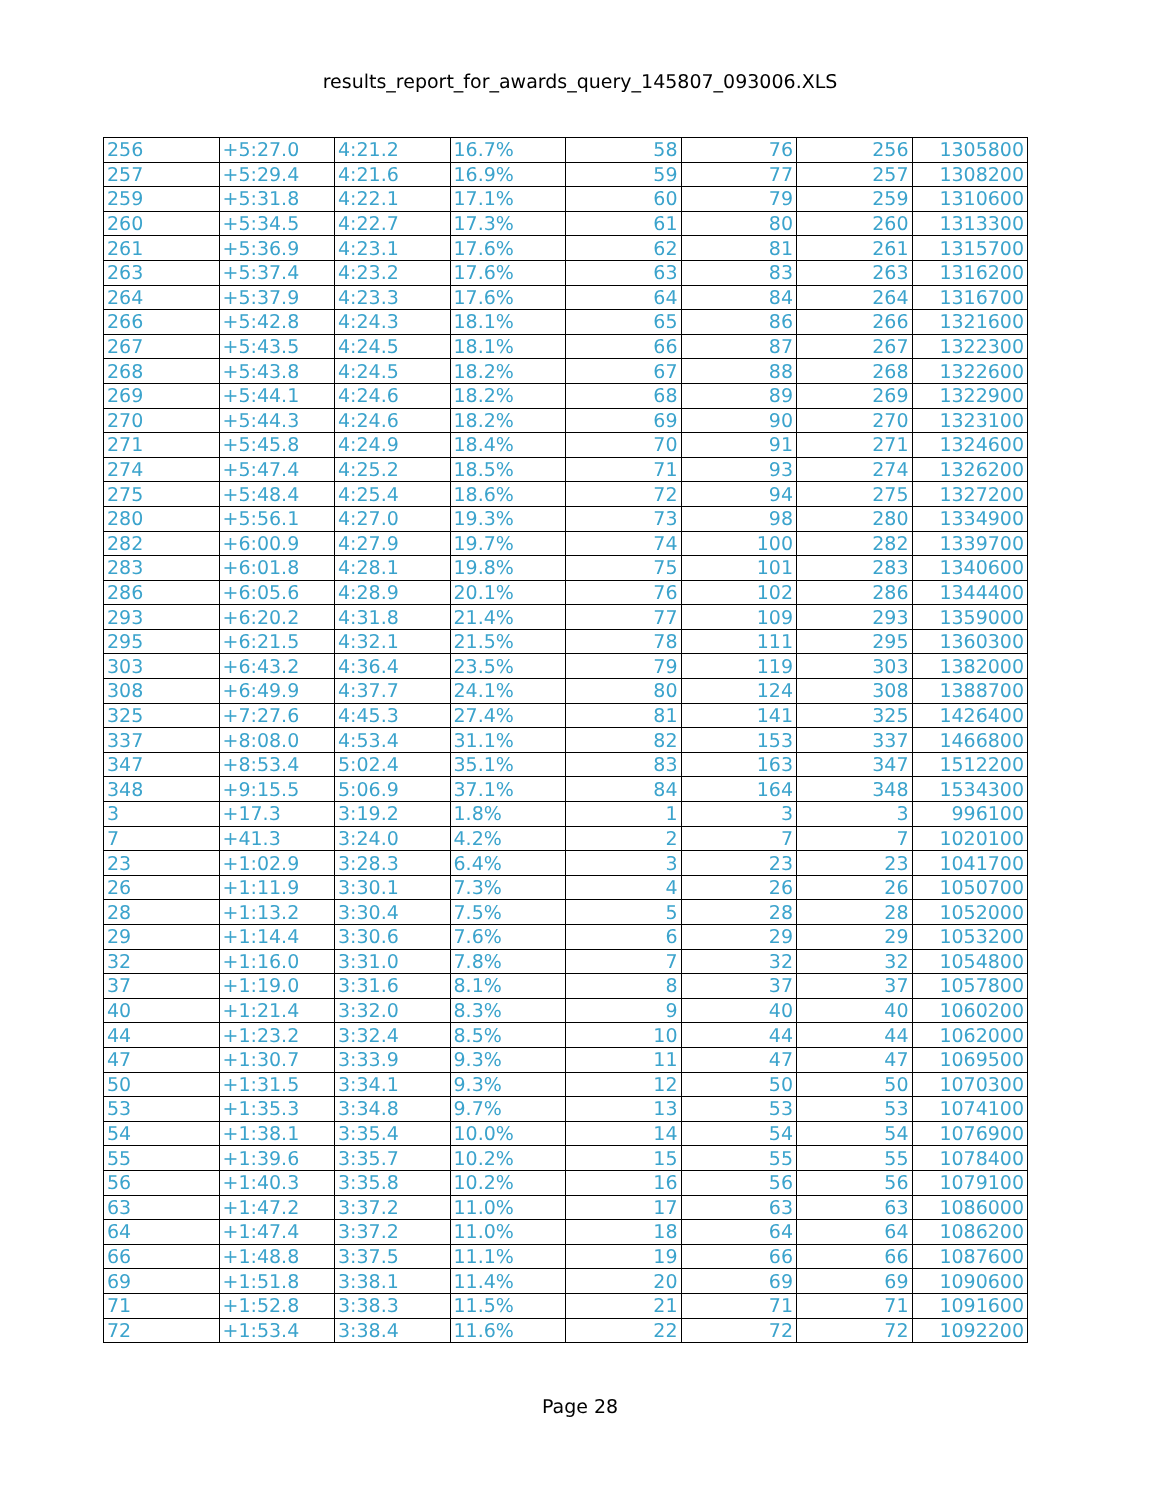results_report_for_awards_query_145807_093006.XLS
| 256 | +5:27.0 | 4:21.2 | 16.7% | 58 | 76 | 256 | 1305800 |
| 257 | +5:29.4 | 4:21.6 | 16.9% | 59 | 77 | 257 | 1308200 |
| 259 | +5:31.8 | 4:22.1 | 17.1% | 60 | 79 | 259 | 1310600 |
| 260 | +5:34.5 | 4:22.7 | 17.3% | 61 | 80 | 260 | 1313300 |
| 261 | +5:36.9 | 4:23.1 | 17.6% | 62 | 81 | 261 | 1315700 |
| 263 | +5:37.4 | 4:23.2 | 17.6% | 63 | 83 | 263 | 1316200 |
| 264 | +5:37.9 | 4:23.3 | 17.6% | 64 | 84 | 264 | 1316700 |
| 266 | +5:42.8 | 4:24.3 | 18.1% | 65 | 86 | 266 | 1321600 |
| 267 | +5:43.5 | 4:24.5 | 18.1% | 66 | 87 | 267 | 1322300 |
| 268 | +5:43.8 | 4:24.5 | 18.2% | 67 | 88 | 268 | 1322600 |
| 269 | +5:44.1 | 4:24.6 | 18.2% | 68 | 89 | 269 | 1322900 |
| 270 | +5:44.3 | 4:24.6 | 18.2% | 69 | 90 | 270 | 1323100 |
| 271 | +5:45.8 | 4:24.9 | 18.4% | 70 | 91 | 271 | 1324600 |
| 274 | +5:47.4 | 4:25.2 | 18.5% | 71 | 93 | 274 | 1326200 |
| 275 | +5:48.4 | 4:25.4 | 18.6% | 72 | 94 | 275 | 1327200 |
| 280 | +5:56.1 | 4:27.0 | 19.3% | 73 | 98 | 280 | 1334900 |
| 282 | +6:00.9 | 4:27.9 | 19.7% | 74 | 100 | 282 | 1339700 |
| 283 | +6:01.8 | 4:28.1 | 19.8% | 75 | 101 | 283 | 1340600 |
| 286 | +6:05.6 | 4:28.9 | 20.1% | 76 | 102 | 286 | 1344400 |
| 293 | +6:20.2 | 4:31.8 | 21.4% | 77 | 109 | 293 | 1359000 |
| 295 | +6:21.5 | 4:32.1 | 21.5% | 78 | 111 | 295 | 1360300 |
| 303 | +6:43.2 | 4:36.4 | 23.5% | 79 | 119 | 303 | 1382000 |
| 308 | +6:49.9 | 4:37.7 | 24.1% | 80 | 124 | 308 | 1388700 |
| 325 | +7:27.6 | 4:45.3 | 27.4% | 81 | 141 | 325 | 1426400 |
| 337 | +8:08.0 | 4:53.4 | 31.1% | 82 | 153 | 337 | 1466800 |
| 347 | +8:53.4 | 5:02.4 | 35.1% | 83 | 163 | 347 | 1512200 |
| 348 | +9:15.5 | 5:06.9 | 37.1% | 84 | 164 | 348 | 1534300 |
| 3 | +17.3 | 3:19.2 | 1.8% | 1 | 3 | 3 | 996100 |
| 7 | +41.3 | 3:24.0 | 4.2% | 2 | 7 | 7 | 1020100 |
| 23 | +1:02.9 | 3:28.3 | 6.4% | 3 | 23 | 23 | 1041700 |
| 26 | +1:11.9 | 3:30.1 | 7.3% | 4 | 26 | 26 | 1050700 |
| 28 | +1:13.2 | 3:30.4 | 7.5% | 5 | 28 | 28 | 1052000 |
| 29 | +1:14.4 | 3:30.6 | 7.6% | 6 | 29 | 29 | 1053200 |
| 32 | +1:16.0 | 3:31.0 | 7.8% | 7 | 32 | 32 | 1054800 |
| 37 | +1:19.0 | 3:31.6 | 8.1% | 8 | 37 | 37 | 1057800 |
| 40 | +1:21.4 | 3:32.0 | 8.3% | 9 | 40 | 40 | 1060200 |
| 44 | +1:23.2 | 3:32.4 | 8.5% | 10 | 44 | 44 | 1062000 |
| 47 | +1:30.7 | 3:33.9 | 9.3% | 11 | 47 | 47 | 1069500 |
| 50 | +1:31.5 | 3:34.1 | 9.3% | 12 | 50 | 50 | 1070300 |
| 53 | +1:35.3 | 3:34.8 | 9.7% | 13 | 53 | 53 | 1074100 |
| 54 | +1:38.1 | 3:35.4 | 10.0% | 14 | 54 | 54 | 1076900 |
| 55 | +1:39.6 | 3:35.7 | 10.2% | 15 | 55 | 55 | 1078400 |
| 56 | +1:40.3 | 3:35.8 | 10.2% | 16 | 56 | 56 | 1079100 |
| 63 | +1:47.2 | 3:37.2 | 11.0% | 17 | 63 | 63 | 1086000 |
| 64 | +1:47.4 | 3:37.2 | 11.0% | 18 | 64 | 64 | 1086200 |
| 66 | +1:48.8 | 3:37.5 | 11.1% | 19 | 66 | 66 | 1087600 |
| 69 | +1:51.8 | 3:38.1 | 11.4% | 20 | 69 | 69 | 1090600 |
| 71 | +1:52.8 | 3:38.3 | 11.5% | 21 | 71 | 71 | 1091600 |
| 72 | +1:53.4 | 3:38.4 | 11.6% | 22 | 72 | 72 | 1092200 |
Page 28